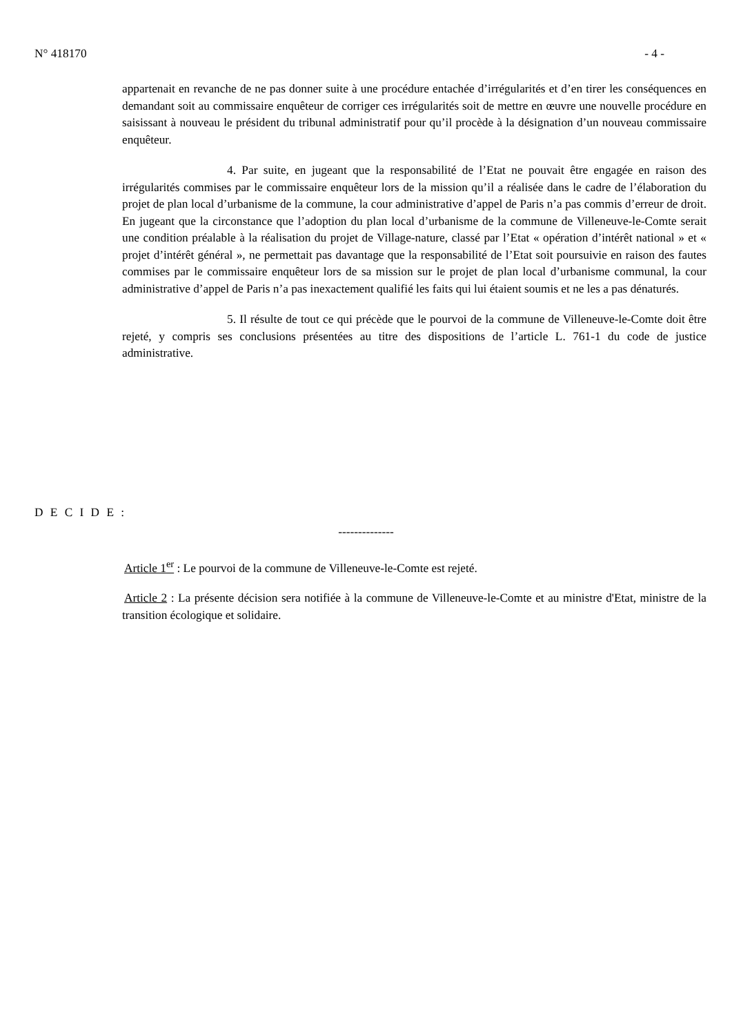N° 418170 - 4 -
appartenait en revanche de ne pas donner suite à une procédure entachée d’irrégularités et d’en tirer les conséquences en demandant soit au commissaire enquêteur de corriger ces irrégularités soit de mettre en œuvre une nouvelle procédure en saisissant à nouveau le président du tribunal administratif pour qu’il procède à la désignation d’un nouveau commissaire enquêteur.
4. Par suite, en jugeant que la responsabilité de l’Etat ne pouvait être engagée en raison des irrégularités commises par le commissaire enquêteur lors de la mission qu’il a réalisée dans le cadre de l’élaboration du projet de plan local d’urbanisme de la commune, la cour administrative d’appel de Paris n’a pas commis d’erreur de droit. En jugeant que la circonstance que l’adoption du plan local d’urbanisme de la commune de Villeneuve-le-Comte serait une condition préalable à la réalisation du projet de Village-nature, classé par l’Etat « opération d’intérêt national » et « projet d’intérêt général », ne permettait pas davantage que la responsabilité de l’Etat soit poursuivie en raison des fautes commises par le commissaire enquêteur lors de sa mission sur le projet de plan local d’urbanisme communal, la cour administrative d’appel de Paris n’a pas inexactement qualifié les faits qui lui étaient soumis et ne les a pas dénaturés.
5. Il résulte de tout ce qui précède que le pourvoi de la commune de Villeneuve-le-Comte doit être rejeté, y compris ses conclusions présentées au titre des dispositions de l’article L. 761-1 du code de justice administrative.
D E C I D E :
--------------
Article 1<sup>er</sup> : Le pourvoi de la commune de Villeneuve-le-Comte est rejeté.
Article 2 : La présente décision sera notifiée à la commune de Villeneuve-le-Comte et au ministre d'Etat, ministre de la transition écologique et solidaire.